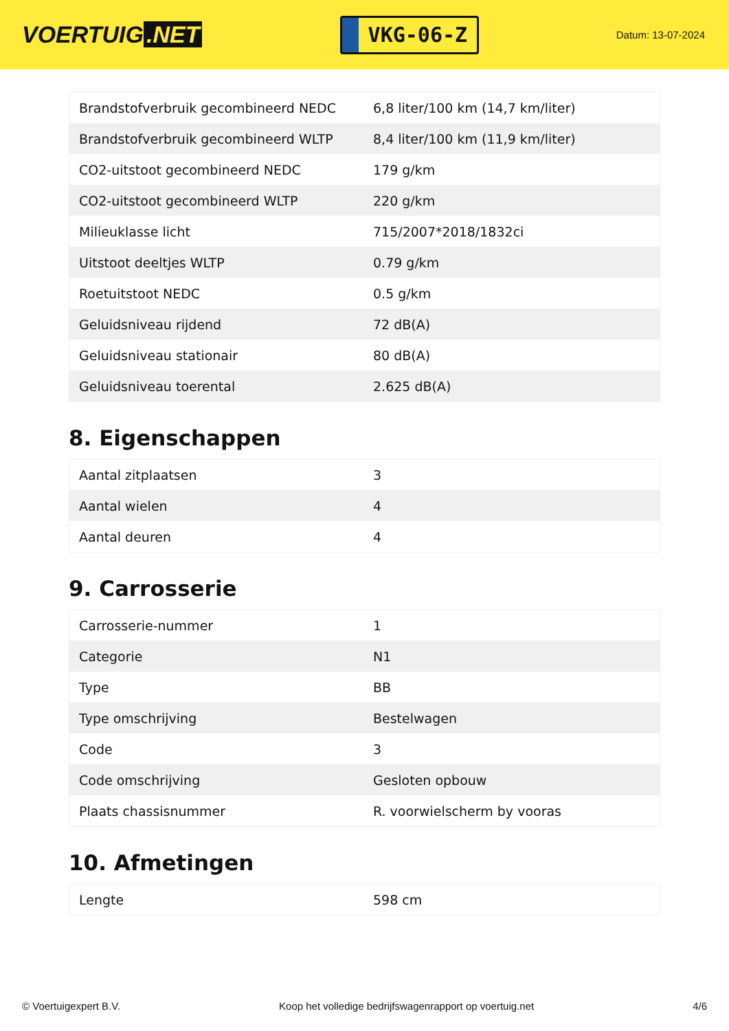VOERTUIG.NET
VKG-06-Z
Datum: 13-07-2024
| Brandstofverbruik gecombineerd NEDC | 6,8 liter/100 km (14,7 km/liter) |
| Brandstofverbruik gecombineerd WLTP | 8,4 liter/100 km (11,9 km/liter) |
| CO2-uitstoot gecombineerd NEDC | 179 g/km |
| CO2-uitstoot gecombineerd WLTP | 220 g/km |
| Milieuklasse licht | 715/2007*2018/1832ci |
| Uitstoot deeltjes WLTP | 0.79 g/km |
| Roetuitstoot NEDC | 0.5 g/km |
| Geluidsniveau rijdend | 72 dB(A) |
| Geluidsniveau stationair | 80 dB(A) |
| Geluidsniveau toerental | 2.625 dB(A) |
8. Eigenschappen
| Aantal zitplaatsen | 3 |
| Aantal wielen | 4 |
| Aantal deuren | 4 |
9. Carrosserie
| Carrosserie-nummer | 1 |
| Categorie | N1 |
| Type | BB |
| Type omschrijving | Bestelwagen |
| Code | 3 |
| Code omschrijving | Gesloten opbouw |
| Plaats chassisnummer | R. voorwielscherm by vooras |
10. Afmetingen
| Lengte | 598 cm |
© Voertuigexpert B.V. Koop het volledige bedrijfswagenrapport op voertuig.net 4/6